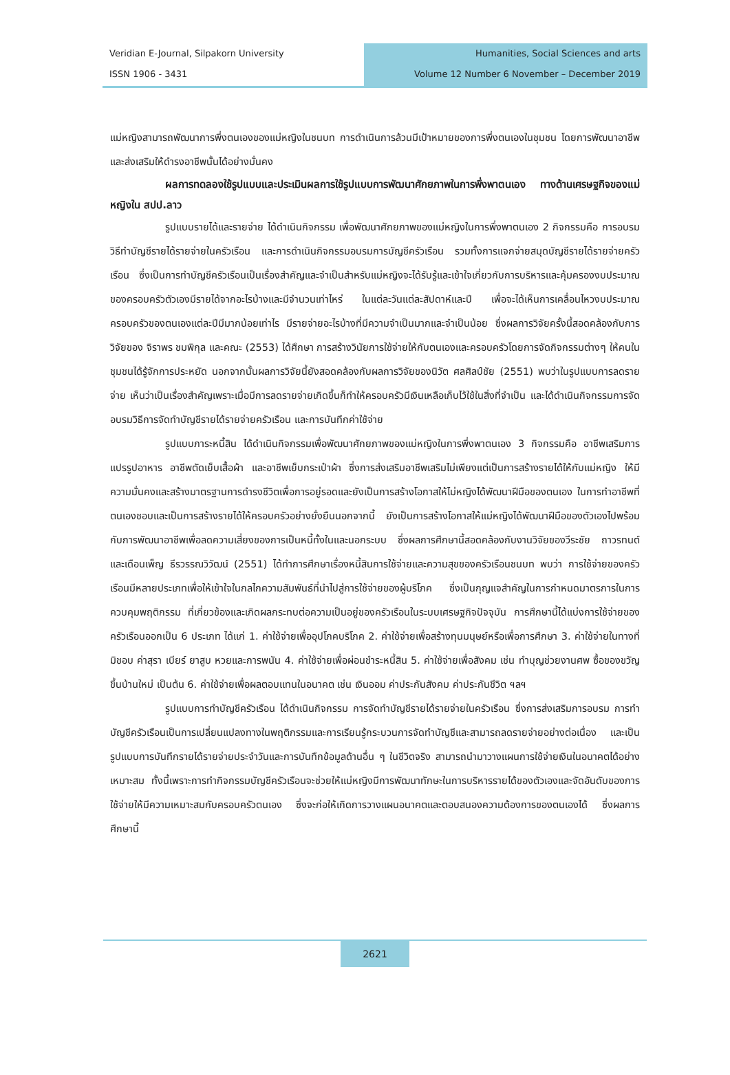Veridian E-Journal, Silpakorn University
ISSN 1906 - 3431
Humanities, Social Sciences and arts
Volume 12 Number 6 November – December 2019
แม่หญิงสามารถพัฒนาการพึ่งตนเองของแม่หญิงในชนบท การดำเนินการล้วนมีเป้าหมายของการพึ่งตนเองในชุมชน โดยการพัฒนาอาชีพและส่งเสริมให้ดำรงอาชีพนั้นได้อย่างมั่นคง
ผลการทดลองใช้รูปแบบและประเมินผลการใช้รูปแบบการพัฒนาศักยภาพในการพึ่งพาตนเอง ทางด้านเศรษฐกิจของแม่หญิงใน สปป.ลาว
รูปแบบรายได้และรายจ่าย ได้ดำเนินกิจกรรม เพื่อพัฒนาศักยภาพของแม่หญิงในการพึ่งพาตนเอง 2 กิจกรรมคือ การอบรมวิธีทำบัญชีรายได้รายจ่ายในครัวเรือน และการดำเนินกิจกรรมอบรมการบัญชีครัวเรือน รวมทั้งการแจกจ่ายสมุดบัญชีรายได้รายจ่ายครัวเรือน ซึ่งเป็นการทำบัญชีครัวเรือนเป็นเรื่องสำคัญและจำเป็นสำหรับแม่หญิงจะได้รับรู้และเข้าใจเกี่ยวกับการบริหารและคุ้มครองงบประมาณของครอบครัวตัวเองมีรายได้จากอะไรบ้างและมีจำนวนเท่าไหร่ ในแต่ละวันแต่ละสัปดาห์และปี เพื่อจะได้เห็นการเคลื่อนไหวงบประมาณครอบครัวของตนเองแต่ละปีมีมากน้อยเท่าไร มีรายจ่ายอะไรบ้างที่มีความจำเป็นมากและจำเป็นน้อย ซึ่งผลการวิจัยครั้งนี้สอดคล้องกับการวิจัยของ จิราพร ชมพิกุล และคณะ (2553) ได้ศึกษา การสร้างวินัยการใช้จ่ายให้กับตนเองและครอบครัวโดยการจัดกิจกรรมต่างๆ ให้คนในชุมชนได้รู้จักการประหยัด นอกจากนั้นผลการวิจัยนี้ยังสอดคล้องกับผลการวิจัยของนิวัต ศลศิลป์ชัย (2551) พบว่าในรูปแบบการลดรายจ่าย เห็นว่าเป็นเรื่องสำคัญเพราะเมื่อมีการลดรายจ่ายเกิดขึ้นก็ทำให้ครอบครัวมีเงินเหลือเก็บไว้ใช้ในสิ่งที่จำเป็น และได้ดำเนินกิจกรรมการจัดอบรมวิธีการจัดทำบัญชีรายได้รายจ่ายครัวเรือน และการบันทึกค่าใช้จ่าย
รูปแบบภาระหนี้สิน ได้ดำเนินกิจกรรมเพื่อพัฒนาศักยภาพของแม่หญิงในการพึ่งพาตนเอง 3 กิจกรรมคือ อาชีพเสริมการแปรรูปอาหาร อาชีพตัดเย็บเสื้อผ้า และอาชีพเย็บกระเป๋าผ้า ซึ่งการส่งเสริมอาชีพเสริมไม่เพียงแต่เป็นการสร้างรายได้ให้กับแม่หญิง ให้มีความมั่นคงและสร้างมาตรฐานการดำรงชีวิตเพื่อการอยู่รอดและยังเป็นการสร้างโอกาสให้ไม่หญิงได้พัฒนาฝีมือของตนเอง ในการทำอาชีพที่ตนเองชอบและเป็นการสร้างรายได้ให้ครอบครัวอย่างยั่งยืนนอกจากนี้ ยังเป็นการสร้างโอกาสให้แม่หญิงได้พัฒนาฝีมือของตัวเองไปพร้อมกับการพัฒนาอาชีพเพื่อลดความเสี่ยงของการเป็นหนี้ทั้งในและนอกระบบ ซึ่งผลการศึกษานี้สอดคล้องกับงานวิจัยของวีระชัย ถาวรทนต์ และเดือนเพ็ญ ธีรวรรณวิวัฒน์ (2551) ได้ทำการศึกษาเรื่องหนี้สินการใช้จ่ายและความสุขของครัวเรือนชนบท พบว่า การใช้จ่ายของครัวเรือนมีหลายประเภทเพื่อให้เข้าใจในกลไกความสัมพันธ์ที่นำไปสู่การใช้จ่ายของผู้บริโภค ซึ่งเป็นกุญแจสำคัญในการกำหนดมาตรการในการควบคุมพฤติกรรม ที่เกี่ยวข้องและเกิดผลกระทบต่อความเป็นอยู่ของครัวเรือนในระบบเศรษฐกิจปัจจุบัน การศึกษานี้ได้แบ่งการใช้จ่ายของครัวเรือนออกเป็น 6 ประเภท ได้แก่ 1. ค่าใช้จ่ายเพื่ออุปโภคบริโภค 2. ค่าใช้จ่ายเพื่อสร้างทุนมนุษย์หรือเพื่อการศึกษา 3. ค่าใช้จ่ายในทางที่มิชอบ ค่าสุรา เบียร์ ยาสูบ หวยและการพนัน 4. ค่าใช้จ่ายเพื่อผ่อนชำระหนี้สิน 5. ค่าใช้จ่ายเพื่อสังคม เช่น ทำบุญช่วยงานศพ ซื้อของขวัญขึ้นบ้านใหม่ เป็นต้น 6. ค่าใช้จ่ายเพื่อผลตอบแทนในอนาคต เช่น เงินออม ค่าประกันสังคม ค่าประกันชีวิต ฯลฯ
รูปแบบการทำบัญชีครัวเรือน ได้ดำเนินกิจกรรม การจัดทำบัญชีรายได้รายจ่ายในครัวเรือน ซึ่งการส่งเสริมการอบรม การทำบัญชีครัวเรือนเป็นการเปลี่ยนแปลงทางในพฤติกรรมและการเรียนรู้กระบวนการจัดทำบัญชีและสามารถลดรายจ่ายอย่างต่อเนื่อง และเป็นรูปแบบการบันทึกรายได้รายจ่ายประจำวันและการบันทึกข้อมูลด้านอื่น ๆ ในชีวิตจริง สามารถนำมาวางแผนการใช้จ่ายเงินในอนาคตได้อย่างเหมาะสม ทั้งนี้เพราะการทำกิจกรรมบัญชีครัวเรือนจะช่วยให้แม่หญิงมีการพัฒนาทักษะในการบริหารรายได้ของตัวเองและจัดอันดับของการใช้จ่ายให้มีความเหมาะสมกับครอบครัวตนเอง ซึ่งจะก่อให้เกิดการวางแผนอนาคตและตอบสนองความต้องการของตนเองได้ ซึ่งผลการศึกษานี้
2621